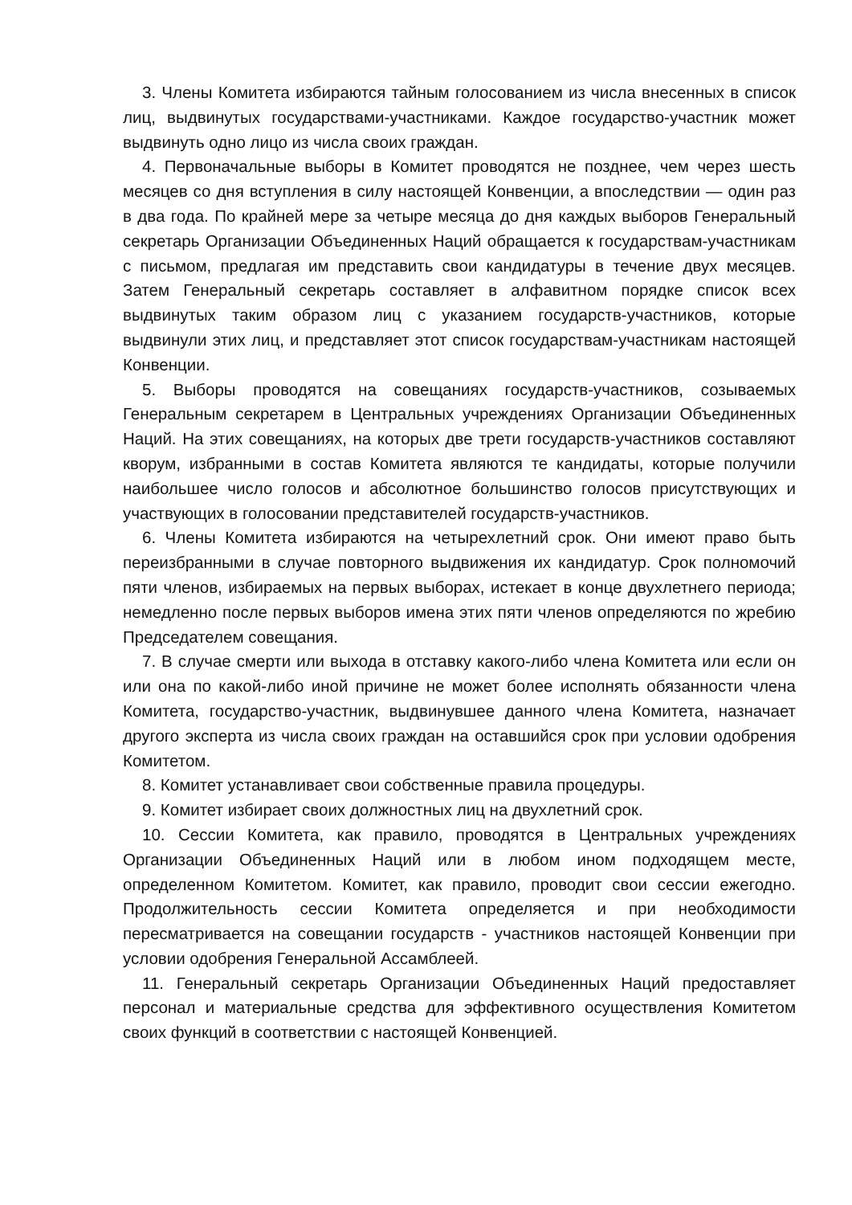3. Члены Комитета избираются тайным голосованием из числа внесенных в список лиц, выдвинутых государствами-участниками. Каждое государство-участник может выдвинуть одно лицо из числа своих граждан.
4. Первоначальные выборы в Комитет проводятся не позднее, чем через шесть месяцев со дня вступления в силу настоящей Конвенции, а впоследствии — один раз в два года. По крайней мере за четыре месяца до дня каждых выборов Генеральный секретарь Организации Объединенных Наций обращается к государствам-участникам с письмом, предлагая им представить свои кандидатуры в течение двух месяцев. Затем Генеральный секретарь составляет в алфавитном порядке список всех выдвинутых таким образом лиц с указанием государств-участников, которые выдвинули этих лиц, и представляет этот список государствам-участникам настоящей Конвенции.
5. Выборы проводятся на совещаниях государств-участников, созываемых Генеральным секретарем в Центральных учреждениях Организации Объединенных Наций. На этих совещаниях, на которых две трети государств-участников составляют кворум, избранными в состав Комитета являются те кандидаты, которые получили наибольшее число голосов и абсолютное большинство голосов присутствующих и участвующих в голосовании представителей государств-участников.
6. Члены Комитета избираются на четырехлетний срок. Они имеют право быть переизбранными в случае повторного выдвижения их кандидатур. Срок полномочий пяти членов, избираемых на первых выборах, истекает в конце двухлетнего периода; немедленно после первых выборов имена этих пяти членов определяются по жребию Председателем совещания.
7. В случае смерти или выхода в отставку какого-либо члена Комитета или если он или она по какой-либо иной причине не может более исполнять обязанности члена Комитета, государство-участник, выдвинувшее данного члена Комитета, назначает другого эксперта из числа своих граждан на оставшийся срок при условии одобрения Комитетом.
8. Комитет устанавливает свои собственные правила процедуры.
9. Комитет избирает своих должностных лиц на двухлетний срок.
10. Сессии Комитета, как правило, проводятся в Центральных учреждениях Организации Объединенных Наций или в любом ином подходящем месте, определенном Комитетом. Комитет, как правило, проводит свои сессии ежегодно. Продолжительность сессии Комитета определяется и при необходимости пересматривается на совещании государств - участников настоящей Конвенции при условии одобрения Генеральной Ассамблеей.
11. Генеральный секретарь Организации Объединенных Наций предоставляет персонал и материальные средства для эффективного осуществления Комитетом своих функций в соответствии с настоящей Конвенцией.